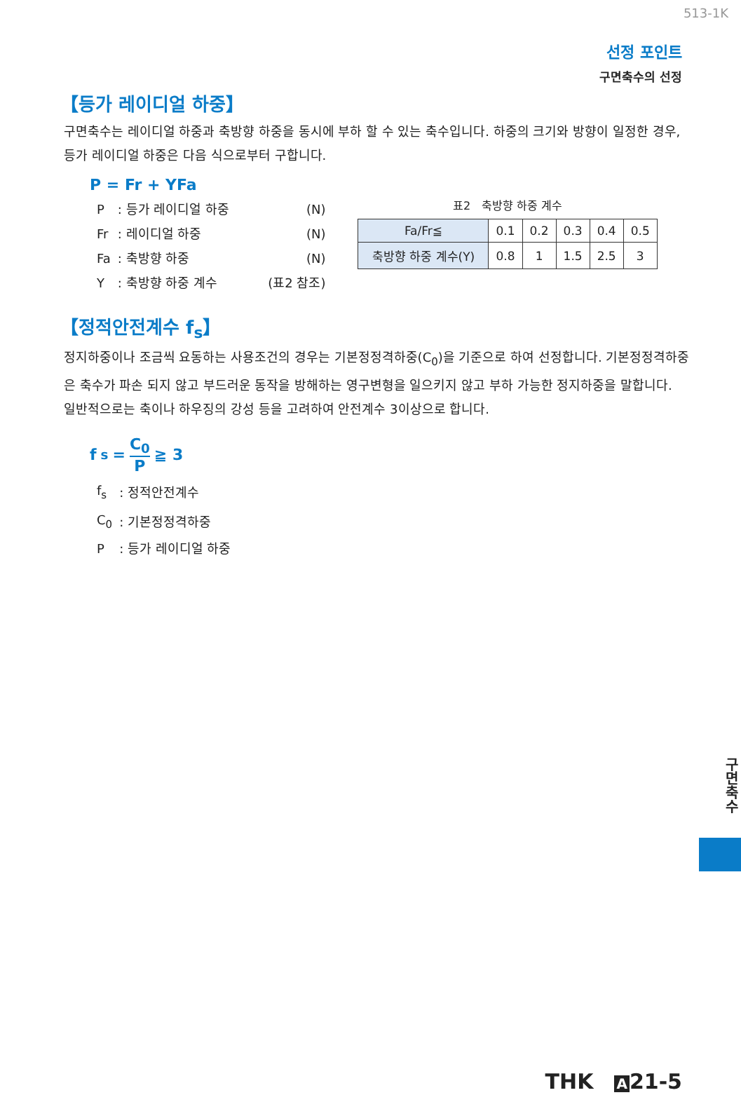513-1K
선정 포인트
구면축수의 선정
【등가 레이디얼 하중】
구면축수는 레이디얼 하중과 축방향 하중을 동시에 부하 할 수 있는 축수입니다. 하중의 크기와 방향이 일정한 경우, 등가 레이디얼 하중은 다음 식으로부터 구합니다.
P = Fr + YFa
| P | : 등가 레이디얼 하중 | (N) |
| Fr | : 레이디얼 하중 | (N) |
| Fa | : 축방향 하중 | (N) |
| Y | : 축방향 하중 계수 | (표2 참조) |
표2　축방향 하중 계수
| Fa/Fr≦ | 0.1 | 0.2 | 0.3 | 0.4 | 0.5 |
| 축방향 하중 계수(Y) | 0.8 | 1 | 1.5 | 2.5 | 3 |
【정적안전계수 f<sub>s</sub>】
정지하중이나 조금씩 요동하는 사용조건의 경우는 기본정정격하중(C<sub>0</sub>)을 기준으로 하여 선정합니다. 기본정정격하중은 축수가 파손 되지 않고 부드러운 동작을 방해하는 영구변형을 일으키지 않고 부하 가능한 정지하중을 말합니다.
일반적으로는 축이나 하우징의 강성 등을 고려하여 안전계수 3이상으로 합니다.
f<sub>s</sub> = C<sub>0</sub> P ≧ 3
| f<sub>s</sub> | : 정적안전계수 |
| C<sub>0</sub> | : 기본정정격하중 |
| P | : 등가 레이디얼 하중 |
구면축수
THK　A 21-5